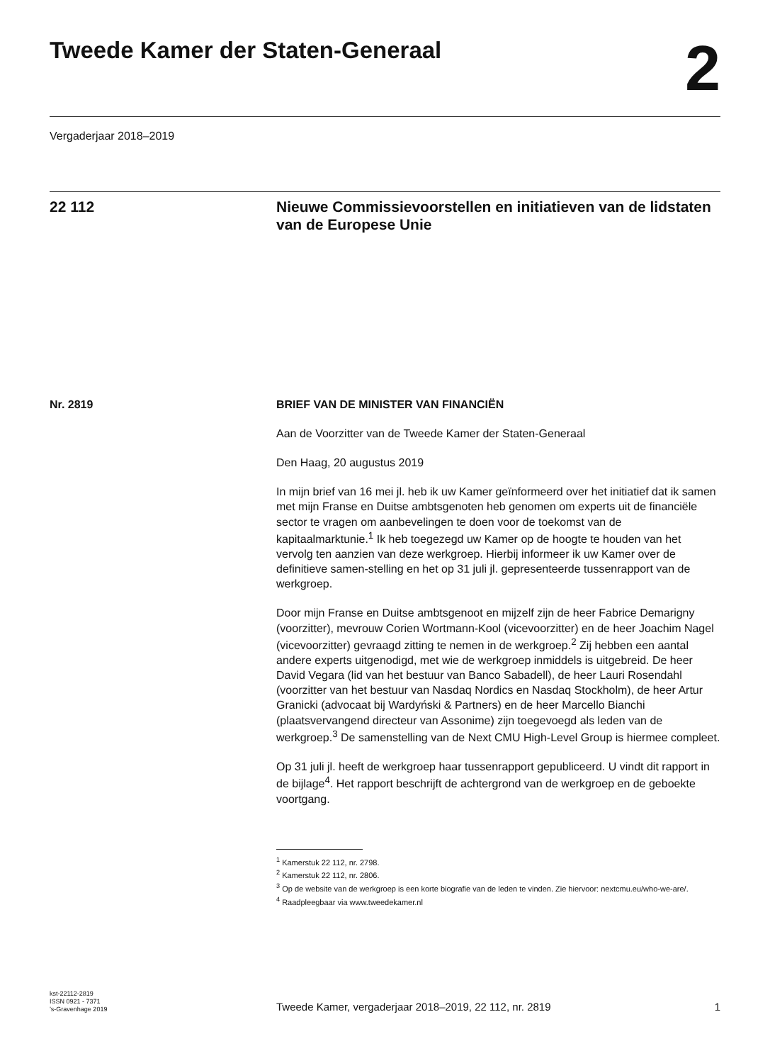Tweede Kamer der Staten-Generaal
2
Vergaderjaar 2018–2019
22 112 Nieuwe Commissievoorstellen en initiatieven van de lidstaten van de Europese Unie
Nr. 2819 BRIEF VAN DE MINISTER VAN FINANCIËN
Aan de Voorzitter van de Tweede Kamer der Staten-Generaal
Den Haag, 20 augustus 2019
In mijn brief van 16 mei jl. heb ik uw Kamer geïnformeerd over het initiatief dat ik samen met mijn Franse en Duitse ambtsgenoten heb genomen om experts uit de financiële sector te vragen om aanbevelingen te doen voor de toekomst van de kapitaalmarktunie.<sup>1</sup> Ik heb toegezegd uw Kamer op de hoogte te houden van het vervolg ten aanzien van deze werkgroep. Hierbij informeer ik uw Kamer over de definitieve samen-stelling en het op 31 juli jl. gepresenteerde tussenrapport van de werkgroep.
Door mijn Franse en Duitse ambtsgenoot en mijzelf zijn de heer Fabrice Demarigny (voorzitter), mevrouw Corien Wortmann-Kool (vicevoorzitter) en de heer Joachim Nagel (vicevoorzitter) gevraagd zitting te nemen in de werkgroep.<sup>2</sup> Zij hebben een aantal andere experts uitgenodigd, met wie de werkgroep inmiddels is uitgebreid. De heer David Vegara (lid van het bestuur van Banco Sabadell), de heer Lauri Rosendahl (voorzitter van het bestuur van Nasdaq Nordics en Nasdaq Stockholm), de heer Artur Granicki (advocaat bij Wardyński & Partners) en de heer Marcello Bianchi (plaatsvervangend directeur van Assonime) zijn toegevoegd als leden van de werkgroep.<sup>3</sup> De samenstelling van de Next CMU High-Level Group is hiermee compleet.
Op 31 juli jl. heeft de werkgroep haar tussenrapport gepubliceerd. U vindt dit rapport in de bijlage<sup>4</sup>. Het rapport beschrijft de achtergrond van de werkgroep en de geboekte voortgang.
<sup>1</sup> Kamerstuk 22 112, nr. 2798.
<sup>2</sup> Kamerstuk 22 112, nr. 2806.
<sup>3</sup> Op de website van de werkgroep is een korte biografie van de leden te vinden. Zie hiervoor: nextcmu.eu/who-we-are/.
<sup>4</sup> Raadpleegbaar via www.tweedekamer.nl
kst-22112-2819
ISSN 0921 - 7371
’s-Gravenhage 2019
Tweede Kamer, vergaderjaar 2018–2019, 22 112, nr. 2819
1